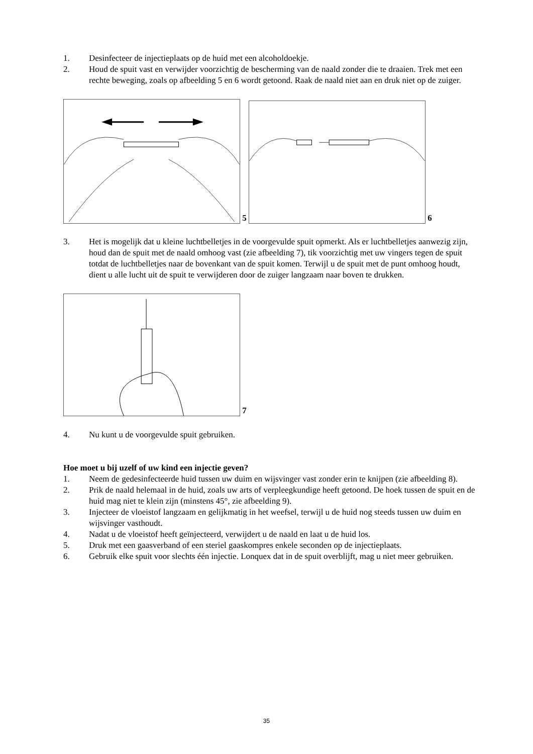1. Desinfecteer de injectieplaats op de huid met een alcoholdoekje.
2. Houd de spuit vast en verwijder voorzichtig de bescherming van de naald zonder die te draaien. Trek met een rechte beweging, zoals op afbeelding 5 en 6 wordt getoond. Raak de naald niet aan en druk niet op de zuiger.
5 6
3. Het is mogelijk dat u kleine luchtbelletjes in de voorgevulde spuit opmerkt. Als er luchtbelletjes aanwezig zijn, houd dan de spuit met de naald omhoog vast (zie afbeelding 7), tik voorzichtig met uw vingers tegen de spuit totdat de luchtbelletjes naar de bovenkant van de spuit komen. Terwijl u de spuit met de punt omhoog houdt, dient u alle lucht uit de spuit te verwijderen door de zuiger langzaam naar boven te drukken.
7
4. Nu kunt u de voorgevulde spuit gebruiken.
Hoe moet u bij uzelf of uw kind een injectie geven?
1. Neem de gedesinfecteerde huid tussen uw duim en wijsvinger vast zonder erin te knijpen (zie afbeelding 8).
2. Prik de naald helemaal in de huid, zoals uw arts of verpleegkundige heeft getoond. De hoek tussen de spuit en de huid mag niet te klein zijn (minstens 45°, zie afbeelding 9).
3. Injecteer de vloeistof langzaam en gelijkmatig in het weefsel, terwijl u de huid nog steeds tussen uw duim en wijsvinger vasthoudt.
4. Nadat u de vloeistof heeft geïnjecteerd, verwijdert u de naald en laat u de huid los.
5. Druk met een gaasverband of een steriel gaaskompres enkele seconden op de injectieplaats.
6. Gebruik elke spuit voor slechts één injectie. Lonquex dat in de spuit overblijft, mag u niet meer gebruiken.
35